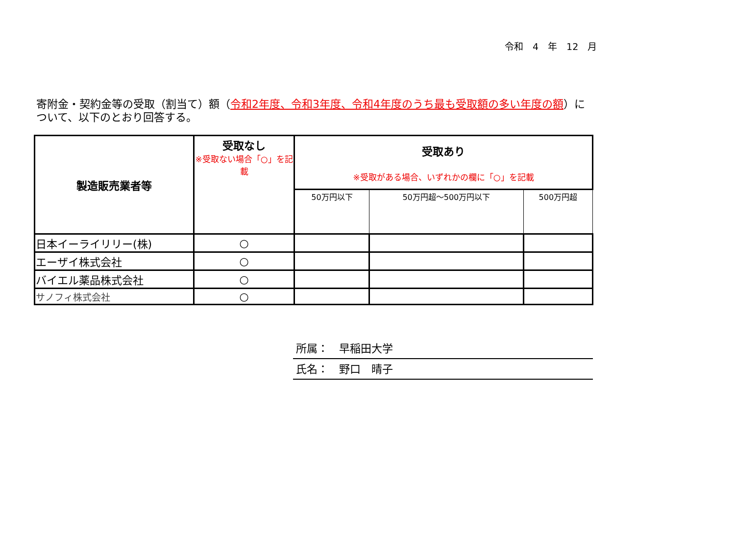令和　4　年　12　月
寄附金・契約金等の受取（割当て）額（令和2年度、令和3年度、令和4年度のうち最も受取額の多い年度の額）について、以下のとおり回答する。
| 製造販売業者等 | 受取なし ※受取ない場合「○」を記載 | 受取あり ※受取がある場合、いずれかの欄に「○」を記載 | | |
| --- | --- | --- | --- | --- |
| | | 50万円以下 | 50万円超～500万円以下 | 500万円超 |
| 日本イーライリリー(株) | ○ | | | |
| エーザイ株式会社 | ○ | | | |
| バイエル薬品株式会社 | ○ | | | |
| サノフィ株式会社 | ○ | | | |
所属：　早稲田大学
氏名：　野口　晴子